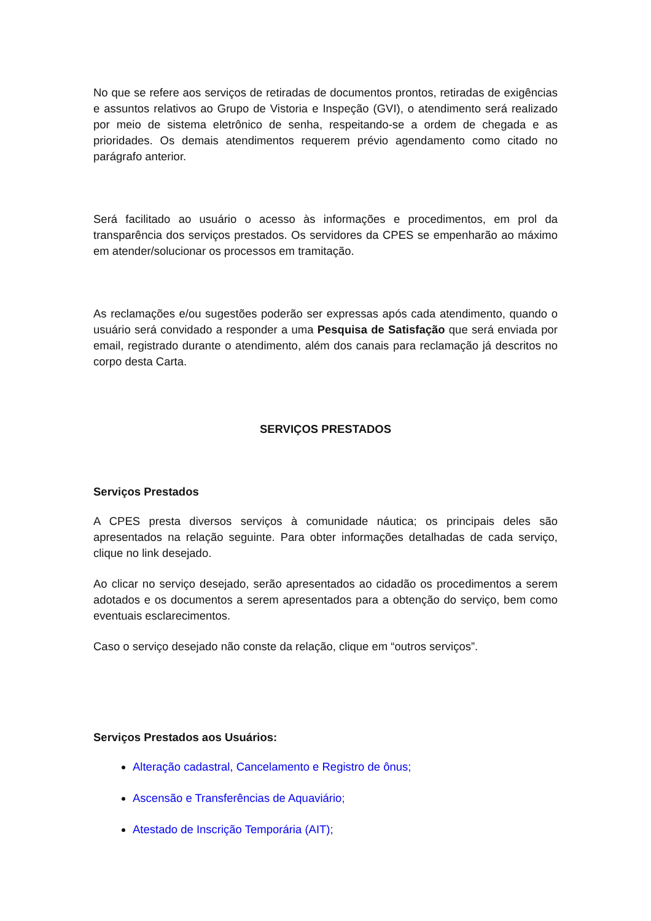No que se refere aos serviços de retiradas de documentos prontos, retiradas de exigências e assuntos relativos ao Grupo de Vistoria e Inspeção (GVI), o atendimento será realizado por meio de sistema eletrônico de senha, respeitando-se a ordem de chegada e as prioridades. Os demais atendimentos requerem prévio agendamento como citado no parágrafo anterior.
Será facilitado ao usuário o acesso às informações e procedimentos, em prol da transparência dos serviços prestados. Os servidores da CPES se empenharão ao máximo em atender/solucionar os processos em tramitação.
As reclamações e/ou sugestões poderão ser expressas após cada atendimento, quando o usuário será convidado a responder a uma Pesquisa de Satisfação que será enviada por email, registrado durante o atendimento, além dos canais para reclamação já descritos no corpo desta Carta.
SERVIÇOS PRESTADOS
Serviços Prestados
A CPES presta diversos serviços à comunidade náutica; os principais deles são apresentados na relação seguinte. Para obter informações detalhadas de cada serviço, clique no link desejado.
Ao clicar no serviço desejado, serão apresentados ao cidadão os procedimentos a serem adotados e os documentos a serem apresentados para a obtenção do serviço, bem como eventuais esclarecimentos.
Caso o serviço desejado não conste da relação, clique em “outros serviços”.
Serviços Prestados aos Usuários:
Alteração cadastral, Cancelamento e Registro de ônus;
Ascensão e Transferências de Aquaviário;
Atestado de Inscrição Temporária (AIT);